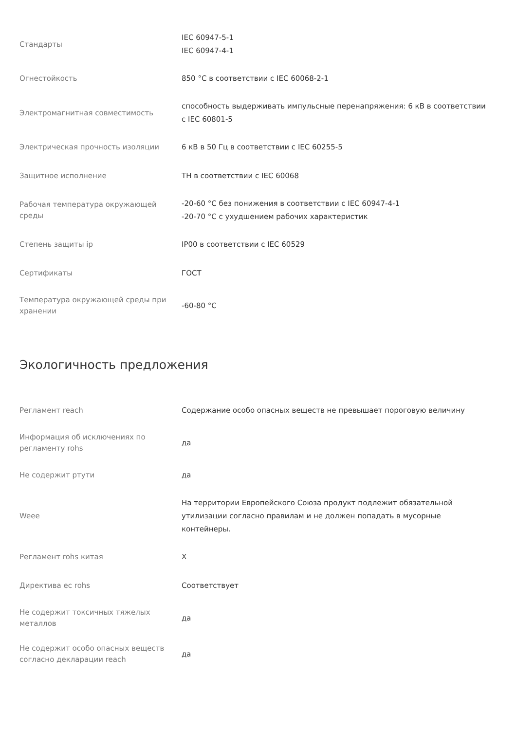| Стандарты | IEC 60947-5-1 IEC 60947-4-1 |
| Огнестойкость | 850 °C в соответствии с IEC 60068-2-1 |
| Электромагнитная совместимость | способность выдерживать импульсные перенапряжения: 6 кВ в соответствии с IEC 60801-5 |
| Электрическая прочность изоляции | 6 кВ в 50 Гц в соответствии с IEC 60255-5 |
| Защитное исполнение | TH в соответствии с IEC 60068 |
| Рабочая температура окружающей среды | -20-60 °C без понижения в соответствии с IEC 60947-4-1 -20-70 °C с ухудшением рабочих характеристик |
| Степень защиты ip | IP00 в соответствии с IEC 60529 |
| Сертификаты | ГОСТ |
| Температура окружающей среды при хранении | -60-80 °C |
Экологичность предложения
| Регламент reach | Содержание особо опасных веществ не превышает пороговую величину |
| Информация об исключениях по регламенту rohs | да |
| Не содержит ртути | да |
| Weee | На территории Европейского Союза продукт подлежит обязательной утилизации согласно правилам и не должен попадать в мусорные контейнеры. |
| Регламент rohs китая | X |
| Директива ec rohs | Соответствует |
| Не содержит токсичных тяжелых металлов | да |
| Не содержит особо опасных веществ согласно декларации reach | да |